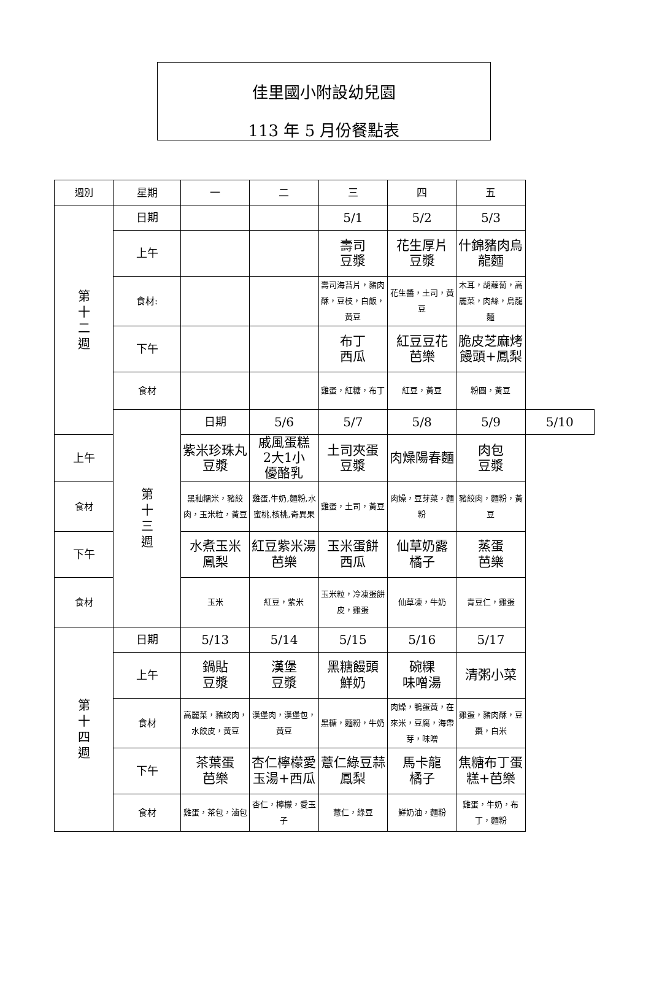佳里國小附設幼兒園
113 年 5 月份餐點表
| 週別 | 星期 | 一 | 二 | 三 | 四 | 五 | |
| --- | --- | --- | --- | --- | --- | --- | --- |
| 第 十 二 週 | 日期 | | | 5/1 | 5/2 | 5/3 | |
| | 上午 | | | 壽司 豆漿 | 花生厚片 豆漿 | 什錦豬肉烏 龍麵 | |
| | 食材: | | | 壽司海苔片，豬肉酥，豆枝，白飯，黃豆 | 花生醬，土司，黃豆 | 木耳，胡蘿蔔，高麗菜，肉絲，烏龍麵 | |
| | 下午 | | | 布丁 西瓜 | 紅豆豆花 芭樂 | 脆皮芝麻烤 饅頭+鳳梨 | |
| | 食材 | | | 雞蛋，紅糖，布丁 | 紅豆，黃豆 | 粉圓，黃豆 | |
| | 第 十 三 週 | 日期 | 5/6 | 5/7 | 5/8 | 5/9 | 5/10 |
| 上午 | | 紫米珍珠丸 豆漿 | 戚風蛋糕 2大1小 優酪乳 | 土司夾蛋 豆漿 | 肉燥陽春麵 | 肉包 豆漿 | |
| 食材 | | 黑秈糯米，豬絞肉，玉米粒，黃豆 | 雞蛋,牛奶,麵粉,水蜜桃,核桃,奇異果 | 雞蛋，土司，黃豆 | 肉燥，豆芽菜，麵粉 | 豬絞肉，麵粉，黃豆 | |
| 下午 | | 水煮玉米 鳳梨 | 紅豆紫米湯 芭樂 | 玉米蛋餅 西瓜 | 仙草奶露 橘子 | 蒸蛋 芭樂 | |
| 食材 | | 玉米 | 紅豆，紫米 | 玉米粒，冷凍蛋餅皮，雞蛋 | 仙草凍，牛奶 | 青豆仁，雞蛋 | |
| 第 十 四 週 | 日期 | 5/13 | 5/14 | 5/15 | 5/16 | 5/17 | |
| | 上午 | 鍋貼 豆漿 | 漢堡 豆漿 | 黑糖饅頭 鮮奶 | 碗粿 味噌湯 | 清粥小菜 | |
| | 食材 | 高麗菜，豬絞肉，水餃皮，黃豆 | 漢堡肉，漢堡包，黃豆 | 黑糖，麵粉，牛奶 | 肉燥，鴨蛋黃，在來米，豆腐，海帶芽，味噌 | 雞蛋，豬肉酥，豆棗，白米 | |
| | 下午 | 茶葉蛋 芭樂 | 杏仁檸檬愛 玉湯+西瓜 | 薏仁綠豆蒜 鳳梨 | 馬卡龍 橘子 | 焦糖布丁蛋 糕+芭樂 | |
| | 食材 | 雞蛋，茶包，滷包 | 杏仁，檸檬，愛玉子 | 薏仁，綠豆 | 鮮奶油，麵粉 | 雞蛋，牛奶，布丁，麵粉 | |